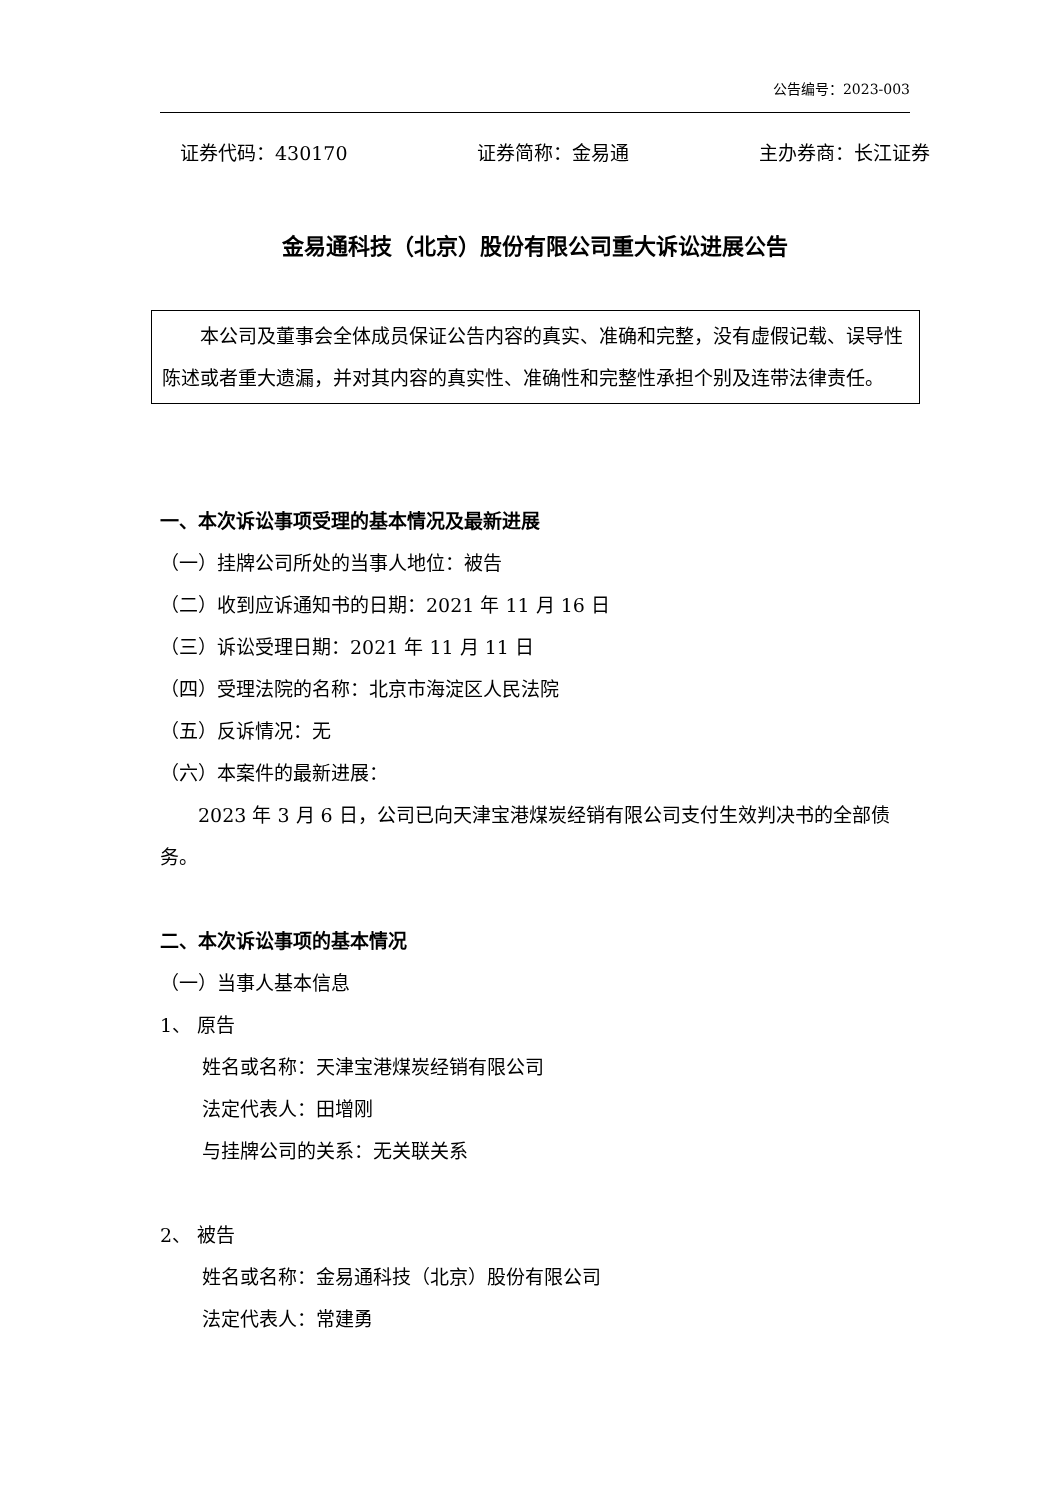公告编号：2023-003
证券代码：430170 证券简称：金易通 主办券商：长江证券
金易通科技（北京）股份有限公司重大诉讼进展公告
本公司及董事会全体成员保证公告内容的真实、准确和完整，没有虚假记载、误导性陈述或者重大遗漏，并对其内容的真实性、准确性和完整性承担个别及连带法律责任。
一、本次诉讼事项受理的基本情况及最新进展
（一）挂牌公司所处的当事人地位：被告
（二）收到应诉通知书的日期：2021 年 11 月 16 日
（三）诉讼受理日期：2021 年 11 月 11 日
（四）受理法院的名称：北京市海淀区人民法院
（五）反诉情况：无
（六）本案件的最新进展：
2023 年 3 月 6 日，公司已向天津宝港煤炭经销有限公司支付生效判决书的全部债务。
二、本次诉讼事项的基本情况
（一）当事人基本信息
1、 原告
姓名或名称：天津宝港煤炭经销有限公司
法定代表人：田增刚
与挂牌公司的关系：无关联关系
2、 被告
姓名或名称：金易通科技（北京）股份有限公司
法定代表人：常建勇